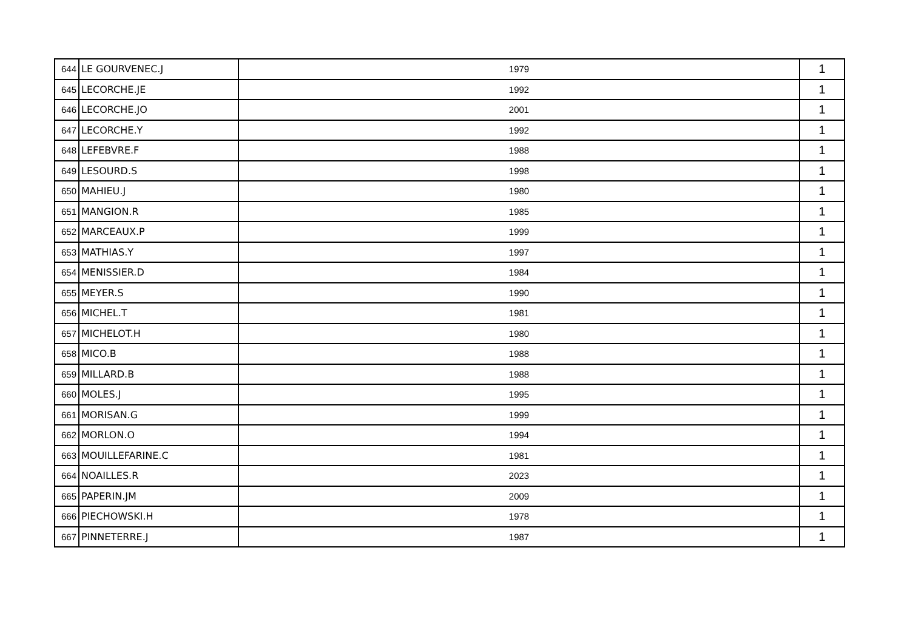| 644 | LE GOURVENEC.J | 1979 | 1 |
| 645 | LECORCHE.JE | 1992 | 1 |
| 646 | LECORCHE.JO | 2001 | 1 |
| 647 | LECORCHE.Y | 1992 | 1 |
| 648 | LEFEBVRE.F | 1988 | 1 |
| 649 | LESOURD.S | 1998 | 1 |
| 650 | MAHIEU.J | 1980 | 1 |
| 651 | MANGION.R | 1985 | 1 |
| 652 | MARCEAUX.P | 1999 | 1 |
| 653 | MATHIAS.Y | 1997 | 1 |
| 654 | MENISSIER.D | 1984 | 1 |
| 655 | MEYER.S | 1990 | 1 |
| 656 | MICHEL.T | 1981 | 1 |
| 657 | MICHELOT.H | 1980 | 1 |
| 658 | MICO.B | 1988 | 1 |
| 659 | MILLARD.B | 1988 | 1 |
| 660 | MOLES.J | 1995 | 1 |
| 661 | MORISAN.G | 1999 | 1 |
| 662 | MORLON.O | 1994 | 1 |
| 663 | MOUILLEFARINE.C | 1981 | 1 |
| 664 | NOAILLES.R | 2023 | 1 |
| 665 | PAPERIN.JM | 2009 | 1 |
| 666 | PIECHOWSKI.H | 1978 | 1 |
| 667 | PINNETERRE.J | 1987 | 1 |